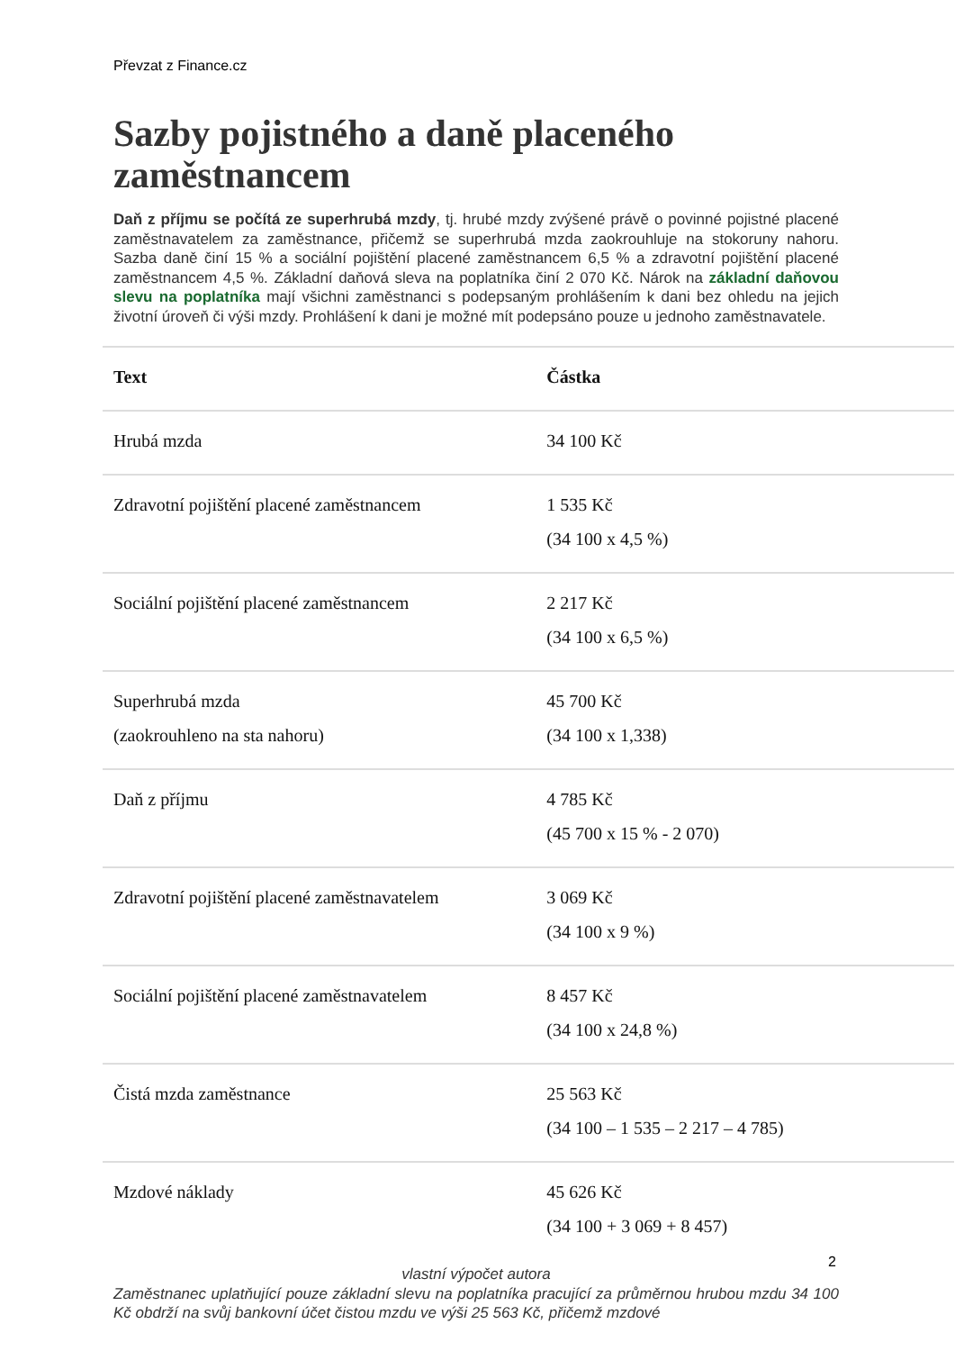Převzat z Finance.cz
Sazby pojistného a daně placeného zaměstnancem
Daň z příjmu se počítá ze superhrubá mzdy, tj. hrubé mzdy zvýšené právě o povinné pojistné placené zaměstnavatelem za zaměstnance, přičemž se superhrubá mzda zaokrouhluje na stokoruny nahoru. Sazba daně činí 15 % a sociální pojištění placené zaměstnancem 6,5 % a zdravotní pojištění placené zaměstnancem 4,5 %. Základní daňová sleva na poplatníka činí 2 070 Kč. Nárok na základní daňovou slevu na poplatníka mají všichni zaměstnanci s podepsaným prohlášením k dani bez ohledu na jejich životní úroveň či výši mzdy. Prohlášení k dani je možné mít podepsáno pouze u jednoho zaměstnavatele.
| Text | Částka |
| --- | --- |
| Hrubá mzda | 34 100 Kč |
| Zdravotní pojištění placené zaměstnancem | 1 535 Kč (34 100 x 4,5 %) |
| Sociální pojištění placené zaměstnancem | 2 217 Kč (34 100 x 6,5 %) |
| Superhrubá mzda (zaokrouhleno na sta nahoru) | 45 700 Kč (34 100 x 1,338) |
| Daň z příjmu | 4 785 Kč (45 700 x 15 % - 2 070) |
| Zdravotní pojištění placené zaměstnavatelem | 3 069 Kč (34 100 x 9 %) |
| Sociální pojištění placené zaměstnavatelem | 8 457 Kč (34 100 x 24,8 %) |
| Čistá mzda zaměstnance | 25 563 Kč (34 100 – 1 535 – 2 217 – 4 785) |
| Mzdové náklady | 45 626 Kč (34 100 + 3 069 + 8 457) |
vlastní výpočet autora
Zaměstnanec uplatňující pouze základní slevu na poplatníka pracující za průměrnou hrubou mzdu 34 100 Kč obdrží na svůj bankovní účet čistou mzdu ve výši 25 563 Kč, přičemž mzdové
2